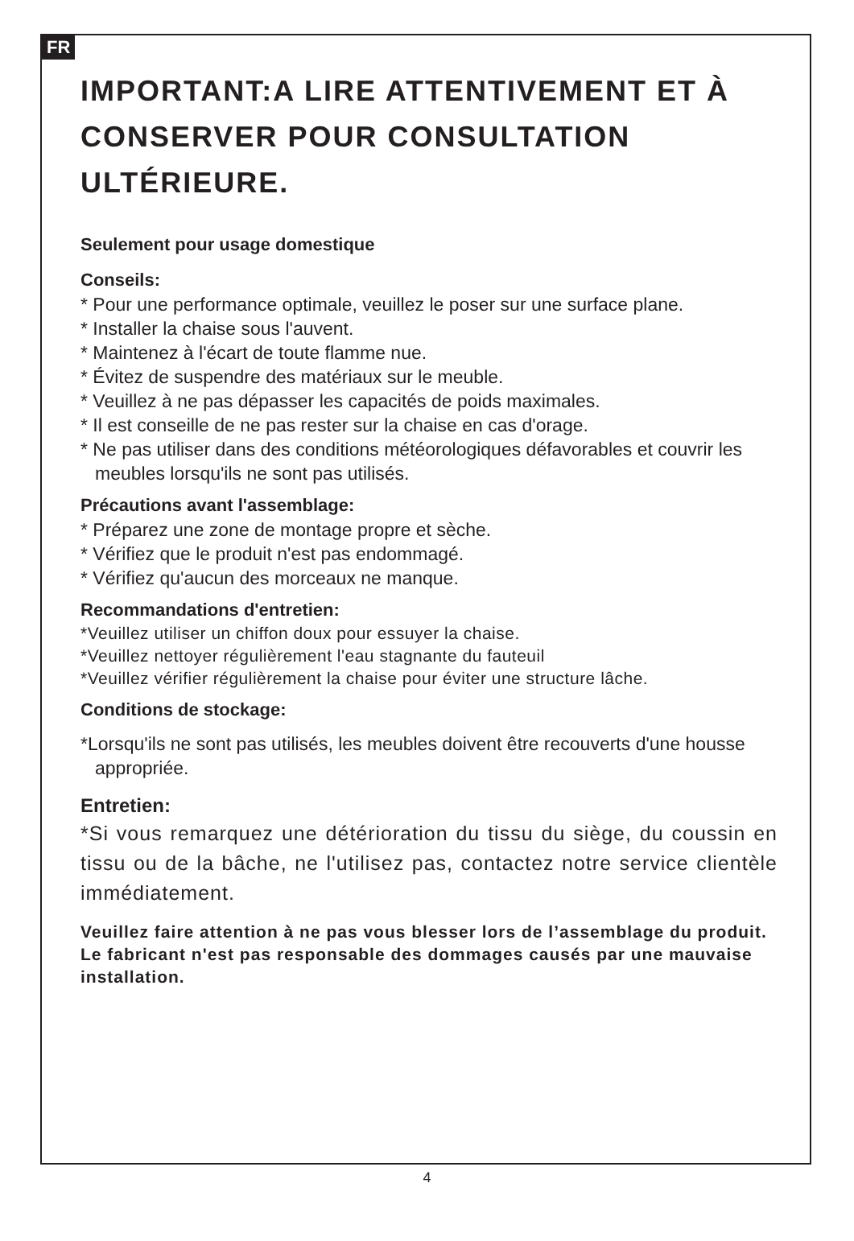FR
IMPORTANT:A LIRE ATTENTIVEMENT ET À CONSERVER POUR CONSULTATION ULTÉRIEURE.
Seulement pour usage domestique
Conseils:
* Pour une performance optimale, veuillez le poser sur une surface plane.
* Installer la chaise sous l'auvent.
* Maintenez à l'écart de toute flamme nue.
* Évitez de suspendre des matériaux sur le meuble.
* Veuillez à ne pas dépasser les capacités de poids maximales.
* Il est conseille de ne pas rester sur la chaise en cas d'orage.
* Ne pas utiliser dans des conditions météorologiques défavorables et couvrir les meubles lorsqu'ils ne sont pas utilisés.
Précautions avant l'assemblage:
* Préparez une zone de montage propre et sèche.
* Vérifiez que le produit n'est pas endommagé.
* Vérifiez qu'aucun des morceaux ne manque.
Recommandations d'entretien:
*Veuillez utiliser un chiffon doux pour essuyer la chaise.
*Veuillez nettoyer régulièrement l'eau stagnante du fauteuil
*Veuillez vérifier régulièrement la chaise pour éviter une structure lâche.
Conditions de stockage:
*Lorsqu'ils ne sont pas utilisés, les meubles doivent être recouverts d'une housse appropriée.
Entretien:
*Si vous remarquez une détérioration du tissu du siège, du coussin en tissu ou de la bâche, ne l'utilisez pas, contactez notre service clientèle immédiatement.
Veuillez faire attention à ne pas vous blesser lors de l’assemblage du produit.
Le fabricant n'est pas responsable des dommages causés par une mauvaise installation.
4